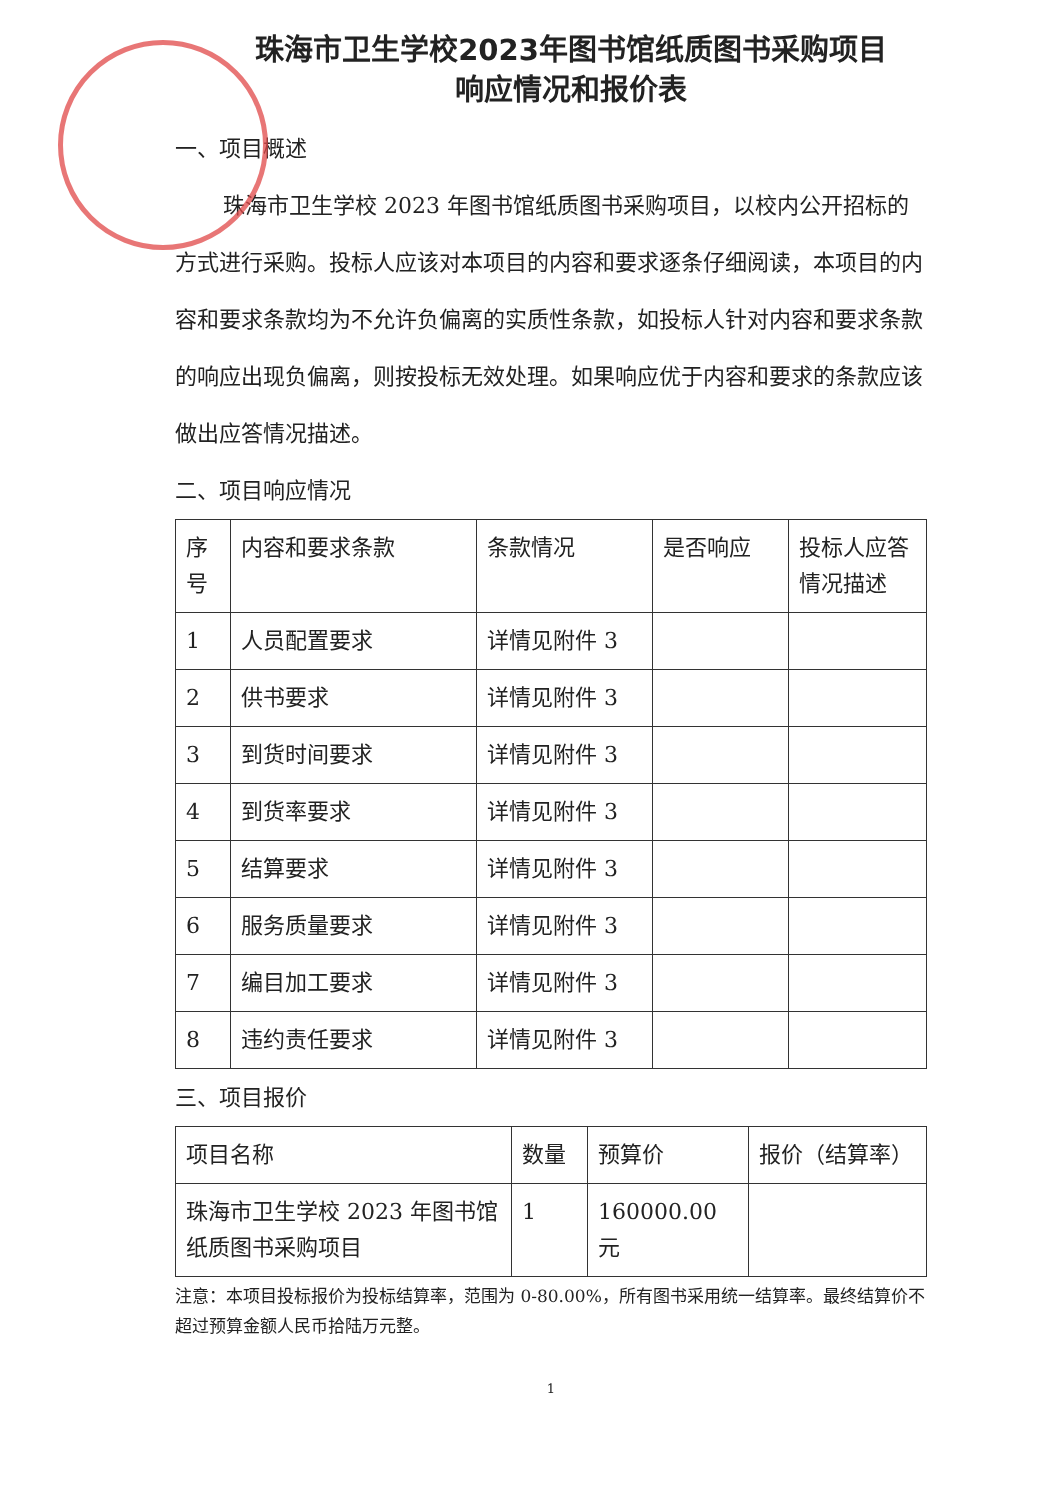珠海市卫生学校2023年图书馆纸质图书采购项目
响应情况和报价表
一、项目概述
珠海市卫生学校 2023 年图书馆纸质图书采购项目，以校内公开招标的方式进行采购。投标人应该对本项目的内容和要求逐条仔细阅读，本项目的内容和要求条款均为不允许负偏离的实质性条款，如投标人针对内容和要求条款的响应出现负偏离，则按投标无效处理。如果响应优于内容和要求的条款应该做出应答情况描述。
二、项目响应情况
| 序 号 | 内容和要求条款 | 条款情况 | 是否响应 | 投标人应答 情况描述 |
| 1 | 人员配置要求 | 详情见附件 3 | | |
| 2 | 供书要求 | 详情见附件 3 | | |
| 3 | 到货时间要求 | 详情见附件 3 | | |
| 4 | 到货率要求 | 详情见附件 3 | | |
| 5 | 结算要求 | 详情见附件 3 | | |
| 6 | 服务质量要求 | 详情见附件 3 | | |
| 7 | 编目加工要求 | 详情见附件 3 | | |
| 8 | 违约责任要求 | 详情见附件 3 | | |
三、项目报价
| 项目名称 | 数量 | 预算价 | 报价（结算率） |
| 珠海市卫生学校 2023 年图书馆纸质图书采购项目 | 1 | 160000.00 元 | |
注意：本项目投标报价为投标结算率，范围为 0-80.00%，所有图书采用统一结算率。最终结算价不超过预算金额人民币拾陆万元整。
1